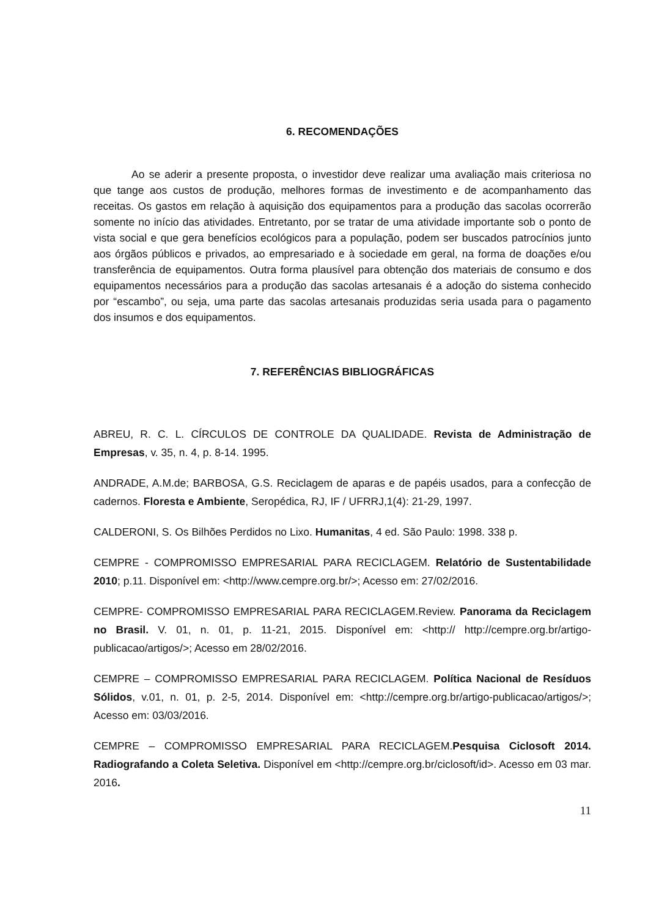6. RECOMENDAÇÕES
Ao se aderir a presente proposta, o investidor deve realizar uma avaliação mais criteriosa no que tange aos custos de produção, melhores formas de investimento e de acompanhamento das receitas. Os gastos em relação à aquisição dos equipamentos para a produção das sacolas ocorrerão somente no início das atividades. Entretanto, por se tratar de uma atividade importante sob o ponto de vista social e que gera benefícios ecológicos para a população, podem ser buscados patrocínios junto aos órgãos públicos e privados, ao empresariado e à sociedade em geral, na forma de doações e/ou transferência de equipamentos. Outra forma plausível para obtenção dos materiais de consumo e dos equipamentos necessários para a produção das sacolas artesanais é a adoção do sistema conhecido por “escambo”, ou seja, uma parte das sacolas artesanais produzidas seria usada para o pagamento dos insumos e dos equipamentos.
7. REFERÊNCIAS BIBLIOGRÁFICAS
ABREU, R. C. L. CÍRCULOS DE CONTROLE DA QUALIDADE. Revista de Administração de Empresas, v. 35, n. 4, p. 8-14. 1995.
ANDRADE, A.M.de; BARBOSA, G.S. Reciclagem de aparas e de papéis usados, para a confecção de cadernos. Floresta e Ambiente, Seropédica, RJ, IF / UFRRJ,1(4): 21-29, 1997.
CALDERONI, S. Os Bilhões Perdidos no Lixo. Humanitas, 4 ed. São Paulo: 1998. 338 p.
CEMPRE - COMPROMISSO EMPRESARIAL PARA RECICLAGEM. Relatório de Sustentabilidade 2010; p.11. Disponível em: <http://www.cempre.org.br/>; Acesso em: 27/02/2016.
CEMPRE- COMPROMISSO EMPRESARIAL PARA RECICLAGEM.Review. Panorama da Reciclagem no Brasil. V. 01, n. 01, p. 11-21, 2015. Disponível em: <http:// http://cempre.org.br/artigo-publicacao/artigos/>; Acesso em 28/02/2016.
CEMPRE – COMPROMISSO EMPRESARIAL PARA RECICLAGEM. Política Nacional de Resíduos Sólidos, v.01, n. 01, p. 2-5, 2014. Disponível em: <http://cempre.org.br/artigo-publicacao/artigos/>; Acesso em: 03/03/2016.
CEMPRE – COMPROMISSO EMPRESARIAL PARA RECICLAGEM.Pesquisa Ciclosoft 2014. Radiografando a Coleta Seletiva. Disponível em <http://cempre.org.br/ciclosoft/id>. Acesso em 03 mar. 2016.
11